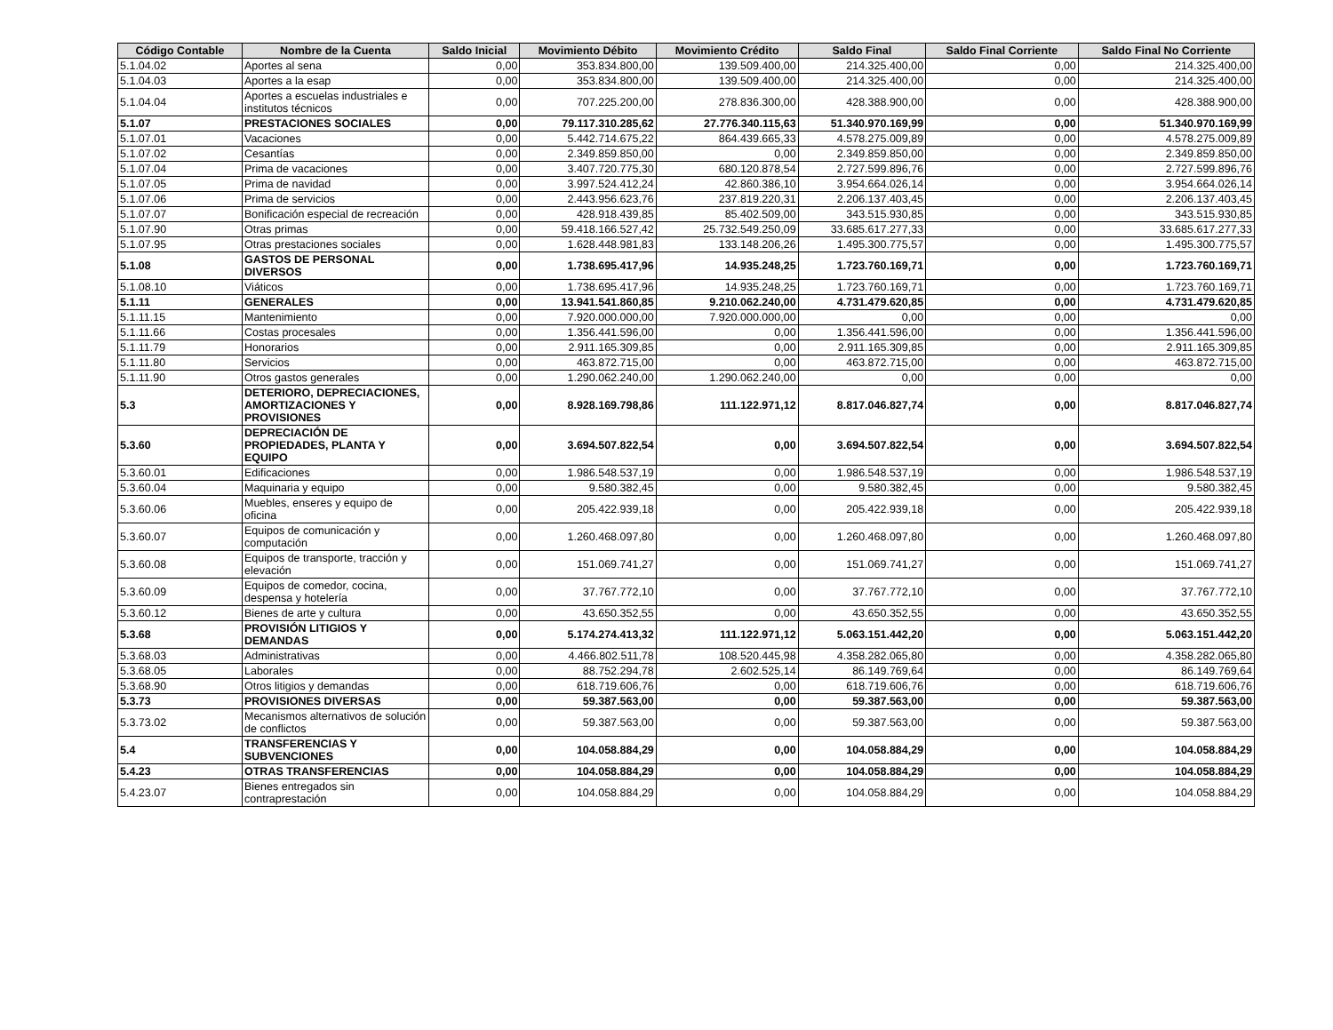| Código Contable | Nombre de la Cuenta | Saldo Inicial | Movimiento Débito | Movimiento Crédito | Saldo Final | Saldo Final Corriente | Saldo Final No Corriente |
| --- | --- | --- | --- | --- | --- | --- | --- |
| 5.1.04.02 | Aportes al sena | 0,00 | 353.834.800,00 | 139.509.400,00 | 214.325.400,00 | 0,00 | 214.325.400,00 |
| 5.1.04.03 | Aportes a la esap | 0,00 | 353.834.800,00 | 139.509.400,00 | 214.325.400,00 | 0,00 | 214.325.400,00 |
| 5.1.04.04 | Aportes a escuelas industriales e institutos técnicos | 0,00 | 707.225.200,00 | 278.836.300,00 | 428.388.900,00 | 0,00 | 428.388.900,00 |
| 5.1.07 | PRESTACIONES SOCIALES | 0,00 | 79.117.310.285,62 | 27.776.340.115,63 | 51.340.970.169,99 | 0,00 | 51.340.970.169,99 |
| 5.1.07.01 | Vacaciones | 0,00 | 5.442.714.675,22 | 864.439.665,33 | 4.578.275.009,89 | 0,00 | 4.578.275.009,89 |
| 5.1.07.02 | Cesantías | 0,00 | 2.349.859.850,00 | 0,00 | 2.349.859.850,00 | 0,00 | 2.349.859.850,00 |
| 5.1.07.04 | Prima de vacaciones | 0,00 | 3.407.720.775,30 | 680.120.878,54 | 2.727.599.896,76 | 0,00 | 2.727.599.896,76 |
| 5.1.07.05 | Prima de navidad | 0,00 | 3.997.524.412,24 | 42.860.386,10 | 3.954.664.026,14 | 0,00 | 3.954.664.026,14 |
| 5.1.07.06 | Prima de servicios | 0,00 | 2.443.956.623,76 | 237.819.220,31 | 2.206.137.403,45 | 0,00 | 2.206.137.403,45 |
| 5.1.07.07 | Bonificación especial de recreación | 0,00 | 428.918.439,85 | 85.402.509,00 | 343.515.930,85 | 0,00 | 343.515.930,85 |
| 5.1.07.90 | Otras primas | 0,00 | 59.418.166.527,42 | 25.732.549.250,09 | 33.685.617.277,33 | 0,00 | 33.685.617.277,33 |
| 5.1.07.95 | Otras prestaciones sociales | 0,00 | 1.628.448.981,83 | 133.148.206,26 | 1.495.300.775,57 | 0,00 | 1.495.300.775,57 |
| 5.1.08 | GASTOS DE PERSONAL DIVERSOS | 0,00 | 1.738.695.417,96 | 14.935.248,25 | 1.723.760.169,71 | 0,00 | 1.723.760.169,71 |
| 5.1.08.10 | Viáticos | 0,00 | 1.738.695.417,96 | 14.935.248,25 | 1.723.760.169,71 | 0,00 | 1.723.760.169,71 |
| 5.1.11 | GENERALES | 0,00 | 13.941.541.860,85 | 9.210.062.240,00 | 4.731.479.620,85 | 0,00 | 4.731.479.620,85 |
| 5.1.11.15 | Mantenimiento | 0,00 | 7.920.000.000,00 | 7.920.000.000,00 | 0,00 | 0,00 | 0,00 |
| 5.1.11.66 | Costas procesales | 0,00 | 1.356.441.596,00 | 0,00 | 1.356.441.596,00 | 0,00 | 1.356.441.596,00 |
| 5.1.11.79 | Honorarios | 0,00 | 2.911.165.309,85 | 0,00 | 2.911.165.309,85 | 0,00 | 2.911.165.309,85 |
| 5.1.11.80 | Servicios | 0,00 | 463.872.715,00 | 0,00 | 463.872.715,00 | 0,00 | 463.872.715,00 |
| 5.1.11.90 | Otros gastos generales | 0,00 | 1.290.062.240,00 | 1.290.062.240,00 | 0,00 | 0,00 | 0,00 |
| 5.3 | DETERIORO, DEPRECIACIONES, AMORTIZACIONES Y PROVISIONES | 0,00 | 8.928.169.798,86 | 111.122.971,12 | 8.817.046.827,74 | 0,00 | 8.817.046.827,74 |
| 5.3.60 | DEPRECIACIÓN DE PROPIEDADES, PLANTA Y EQUIPO | 0,00 | 3.694.507.822,54 | 0,00 | 3.694.507.822,54 | 0,00 | 3.694.507.822,54 |
| 5.3.60.01 | Edificaciones | 0,00 | 1.986.548.537,19 | 0,00 | 1.986.548.537,19 | 0,00 | 1.986.548.537,19 |
| 5.3.60.04 | Maquinaria y equipo | 0,00 | 9.580.382,45 | 0,00 | 9.580.382,45 | 0,00 | 9.580.382,45 |
| 5.3.60.06 | Muebles, enseres y equipo de oficina | 0,00 | 205.422.939,18 | 0,00 | 205.422.939,18 | 0,00 | 205.422.939,18 |
| 5.3.60.07 | Equipos de comunicación y computación | 0,00 | 1.260.468.097,80 | 0,00 | 1.260.468.097,80 | 0,00 | 1.260.468.097,80 |
| 5.3.60.08 | Equipos de transporte, tracción y elevación | 0,00 | 151.069.741,27 | 0,00 | 151.069.741,27 | 0,00 | 151.069.741,27 |
| 5.3.60.09 | Equipos de comedor, cocina, despensa y hotelería | 0,00 | 37.767.772,10 | 0,00 | 37.767.772,10 | 0,00 | 37.767.772,10 |
| 5.3.60.12 | Bienes de arte y cultura | 0,00 | 43.650.352,55 | 0,00 | 43.650.352,55 | 0,00 | 43.650.352,55 |
| 5.3.68 | PROVISIÓN LITIGIOS Y DEMANDAS | 0,00 | 5.174.274.413,32 | 111.122.971,12 | 5.063.151.442,20 | 0,00 | 5.063.151.442,20 |
| 5.3.68.03 | Administrativas | 0,00 | 4.466.802.511,78 | 108.520.445,98 | 4.358.282.065,80 | 0,00 | 4.358.282.065,80 |
| 5.3.68.05 | Laborales | 0,00 | 88.752.294,78 | 2.602.525,14 | 86.149.769,64 | 0,00 | 86.149.769,64 |
| 5.3.68.90 | Otros litigios y demandas | 0,00 | 618.719.606,76 | 0,00 | 618.719.606,76 | 0,00 | 618.719.606,76 |
| 5.3.73 | PROVISIONES DIVERSAS | 0,00 | 59.387.563,00 | 0,00 | 59.387.563,00 | 0,00 | 59.387.563,00 |
| 5.3.73.02 | Mecanismos alternativos de solución de conflictos | 0,00 | 59.387.563,00 | 0,00 | 59.387.563,00 | 0,00 | 59.387.563,00 |
| 5.4 | TRANSFERENCIAS Y SUBVENCIONES | 0,00 | 104.058.884,29 | 0,00 | 104.058.884,29 | 0,00 | 104.058.884,29 |
| 5.4.23 | OTRAS TRANSFERENCIAS | 0,00 | 104.058.884,29 | 0,00 | 104.058.884,29 | 0,00 | 104.058.884,29 |
| 5.4.23.07 | Bienes entregados sin contraprestación | 0,00 | 104.058.884,29 | 0,00 | 104.058.884,29 | 0,00 | 104.058.884,29 |